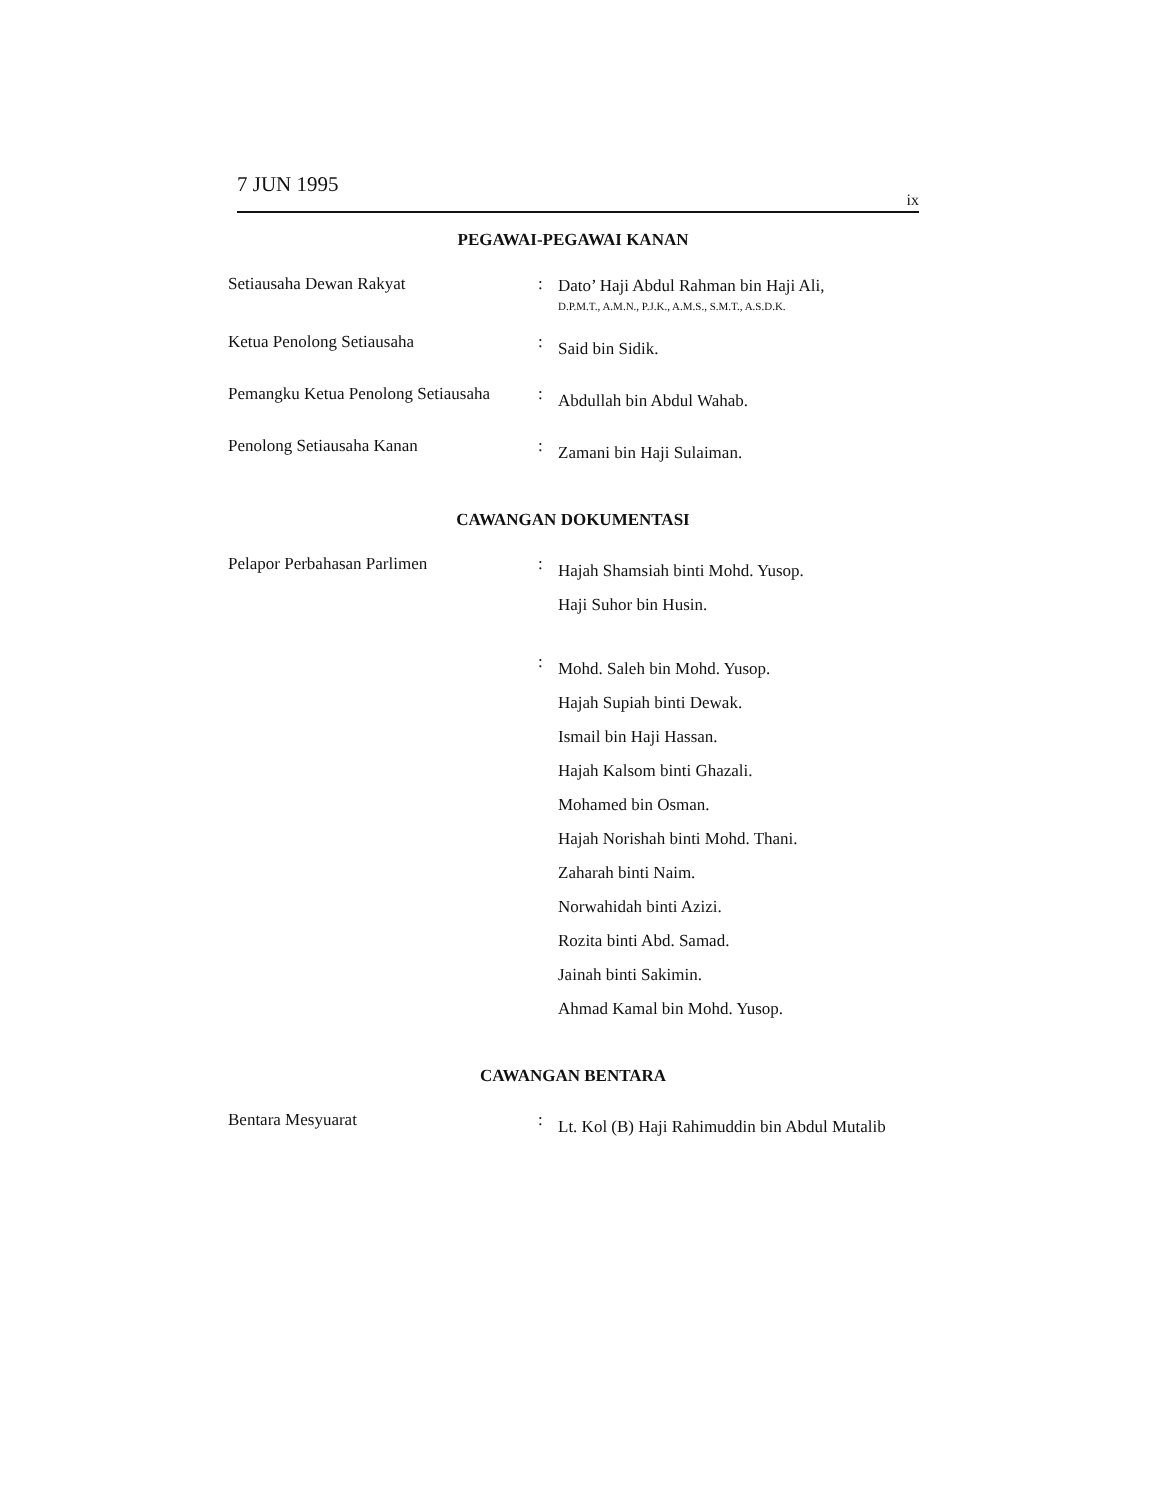7 JUN 1995
ix
PEGAWAI-PEGAWAI KANAN
Setiausaha Dewan Rakyat :
Dato’ Haji Abdul Rahman bin Haji Ali,
D.P.M.T., A.M.N., P.J.K., A.M.S., S.M.T., A.S.D.K.
Ketua Penolong Setiausaha :
Said bin Sidik.
Pemangku Ketua Penolong Setiausaha
:
Abdullah bin Abdul Wahab.
Penolong Setiausaha Kanan :
Zamani bin Haji Sulaiman.
CAWANGAN DOKUMENTASI
Pelapor Perbahasan Parlimen :
Hajah Shamsiah binti Mohd. Yusop.
Haji Suhor bin Husin.
:
Mohd. Saleh bin Mohd. Yusop.
Hajah Supiah binti Dewak.
Ismail bin Haji Hassan.
Hajah Kalsom binti Ghazali.
Mohamed bin Osman.
Hajah Norishah binti Mohd. Thani.
Zaharah binti Naim.
Norwahidah binti Azizi.
Rozita binti Abd. Samad.
Jainah binti Sakimin.
Ahmad Kamal bin Mohd. Yusop.
CAWANGAN BENTARA
Bentara Mesyuarat :
Lt. Kol (B) Haji Rahimuddin bin Abdul Mutalib